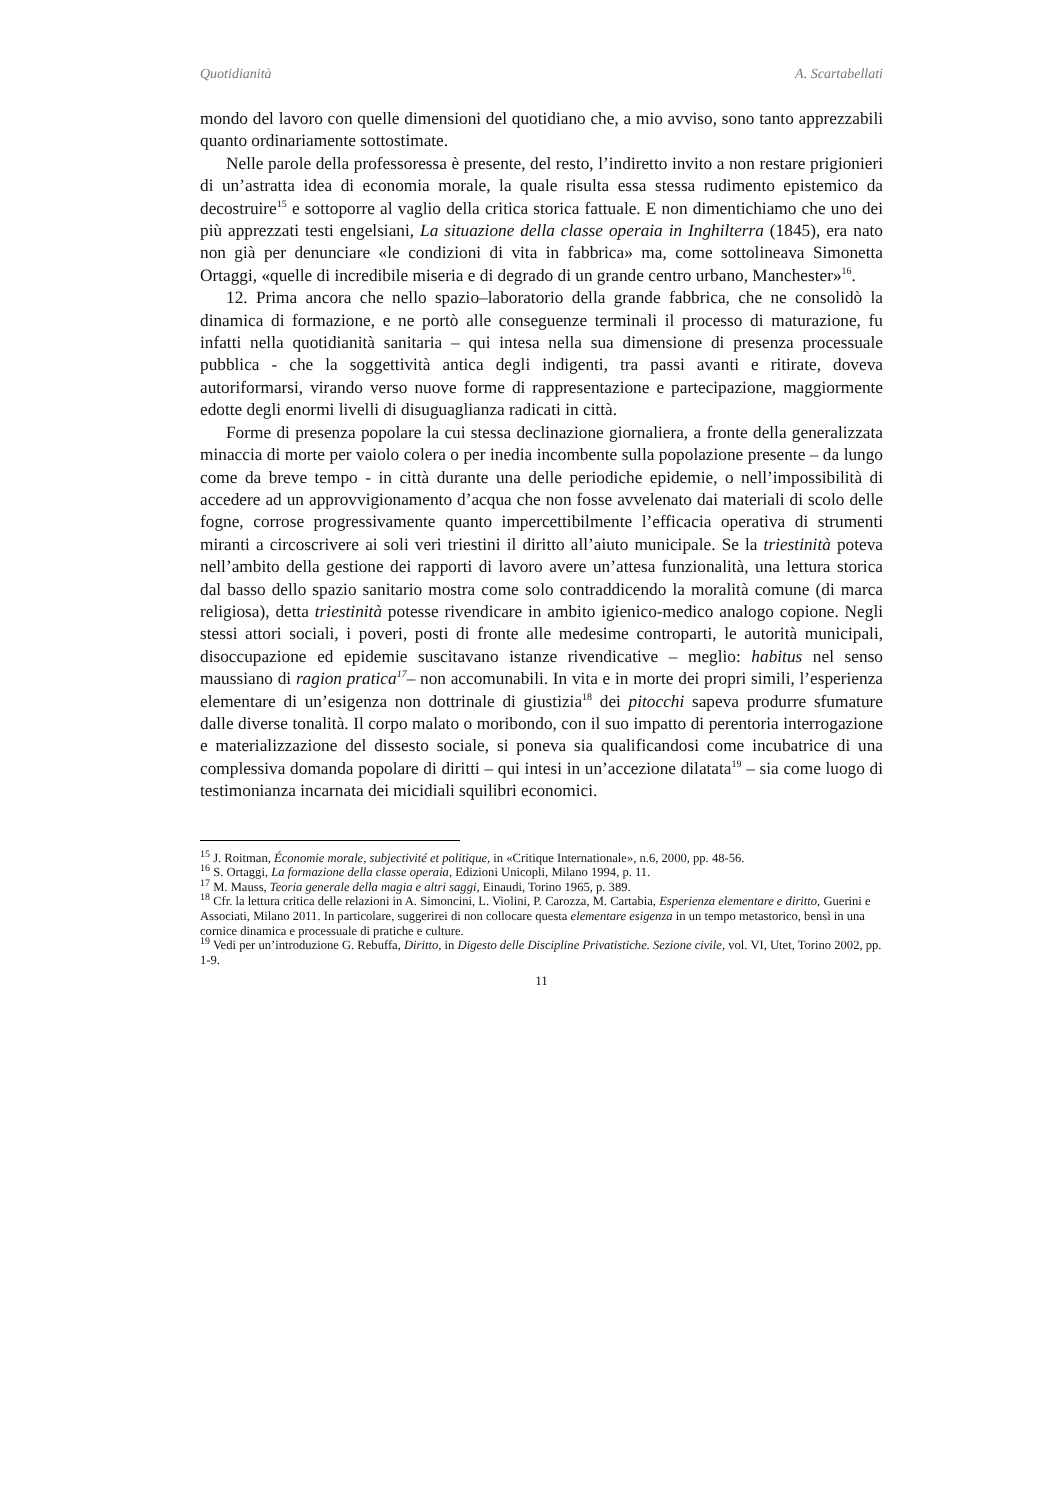Quotidianità A. Scartabellati
mondo del lavoro con quelle dimensioni del quotidiano che, a mio avviso, sono tanto apprezzabili quanto ordinariamente sottostimate.
Nelle parole della professoressa è presente, del resto, l’indiretto invito a non restare prigionieri di un’astratta idea di economia morale, la quale risulta essa stessa rudimento epistemico da decostruire<sup>15</sup> e sottoporre al vaglio della critica storica fattuale. E non dimentichiamo che uno dei più apprezzati testi engelsiani, La situazione della classe operaia in Inghilterra (1845), era nato non già per denunciare «le condizioni di vita in fabbrica» ma, come sottolineava Simonetta Ortaggi, «quelle di incredibile miseria e di degrado di un grande centro urbano, Manchester»<sup>16</sup>.
12. Prima ancora che nello spazio–laboratorio della grande fabbrica, che ne consolidò la dinamica di formazione, e ne portò alle conseguenze terminali il processo di maturazione, fu infatti nella quotidianità sanitaria – qui intesa nella sua dimensione di presenza processuale pubblica - che la soggettività antica degli indigenti, tra passi avanti e ritirate, doveva autoriformarsi, virando verso nuove forme di rappresentazione e partecipazione, maggiormente edotte degli enormi livelli di disuguaglianza radicati in città.
Forme di presenza popolare la cui stessa declinazione giornaliera, a fronte della generalizzata minaccia di morte per vaiolo colera o per inedia incombente sulla popolazione presente – da lungo come da breve tempo - in città durante una delle periodiche epidemie, o nell’impossibilità di accedere ad un approvvigionamento d’acqua che non fosse avvelenato dai materiali di scolo delle fogne, corrose progressivamente quanto impercettibilmente l’efficacia operativa di strumenti miranti a circoscrivere ai soli veri triestini il diritto all’aiuto municipale. Se la triestinità poteva nell’ambito della gestione dei rapporti di lavoro avere un’attesa funzionalità, una lettura storica dal basso dello spazio sanitario mostra come solo contraddicendo la moralità comune (di marca religiosa), detta triestinità potesse rivendicare in ambito igienico-medico analogo copione. Negli stessi attori sociali, i poveri, posti di fronte alle medesime controparti, le autorità municipali, disoccupazione ed epidemie suscitavano istanze rivendicative – meglio: habitus nel senso maussiano di ragion pratica<sup>17</sup>– non accomunabili. In vita e in morte dei propri simili, l’esperienza elementare di un’esigenza non dottrinale di giustizia<sup>18</sup> dei pitocchi sapeva produrre sfumature dalle diverse tonalità. Il corpo malato o moribondo, con il suo impatto di perentoria interrogazione e materializzazione del dissesto sociale, si poneva sia qualificandosi come incubatrice di una complessiva domanda popolare di diritti – qui intesi in un’accezione dilatata<sup>19</sup> – sia come luogo di testimonianza incarnata dei micidiali squilibri economici.
<sup>15</sup> J. Roitman, Économie morale, subjectivité et politique, in «Critique Internationale», n.6, 2000, pp. 48-56.
<sup>16</sup> S. Ortaggi, La formazione della classe operaia, Edizioni Unicopli, Milano 1994, p. 11.
<sup>17</sup> M. Mauss, Teoria generale della magia e altri saggi, Einaudi, Torino 1965, p. 389.
<sup>18</sup> Cfr. la lettura critica delle relazioni in A. Simoncini, L. Violini, P. Carozza, M. Cartabia, Esperienza elementare e diritto, Guerini e Associati, Milano 2011. In particolare, suggerirei di non collocare questa elementare esigenza in un tempo metastorico, bensì in una cornice dinamica e processuale di pratiche e culture.
<sup>19</sup> Vedi per un’introduzione G. Rebuffa, Diritto, in Digesto delle Discipline Privatistiche. Sezione civile, vol. VI, Utet, Torino 2002, pp. 1-9.
11